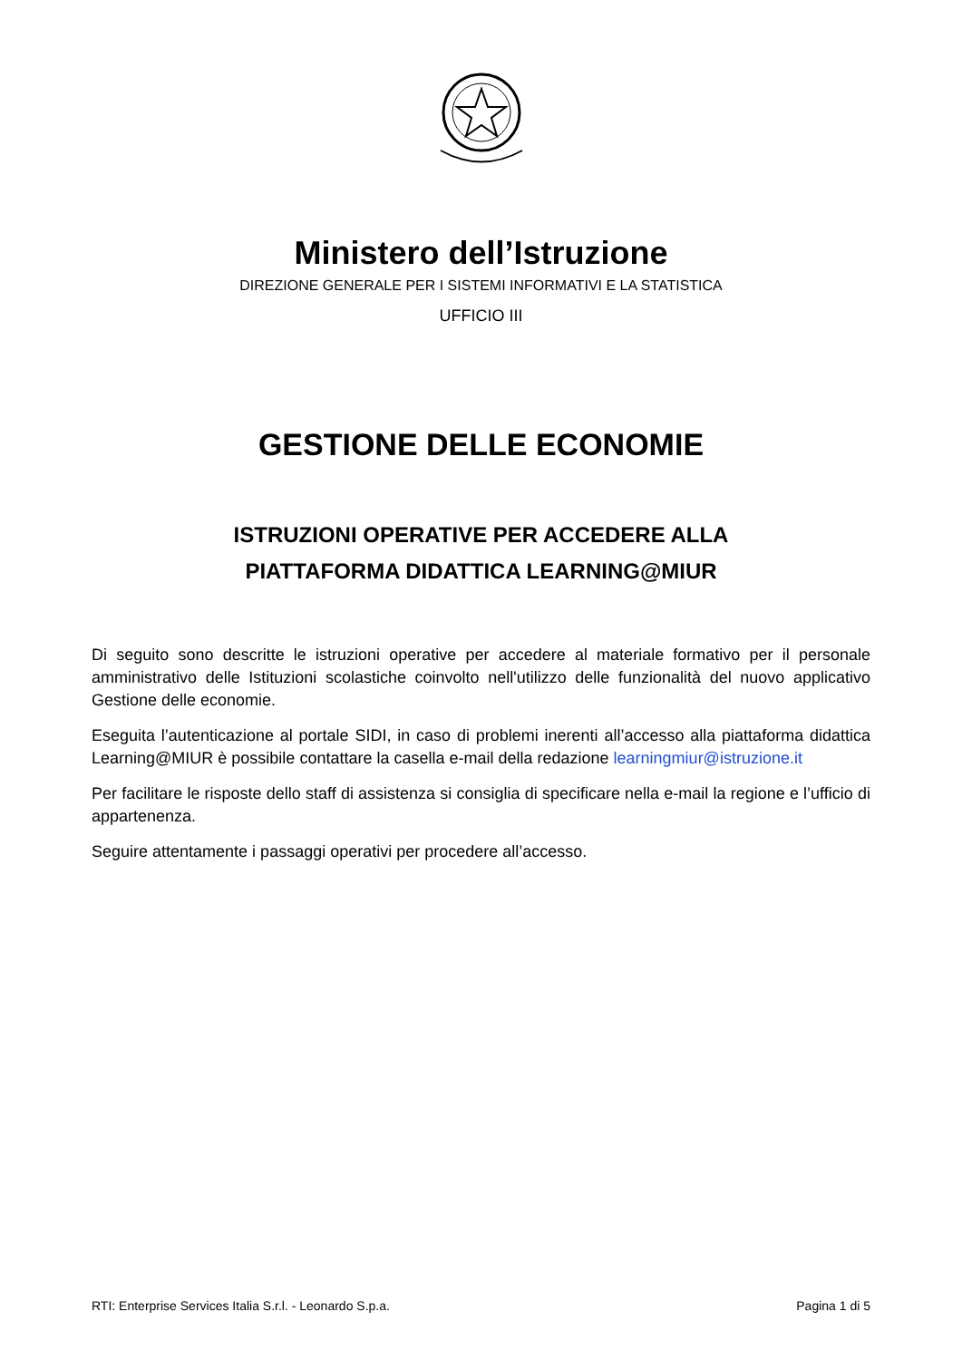Ministero dell’Istruzione
DIREZIONE GENERALE PER I SISTEMI INFORMATIVI E LA STATISTICA
UFFICIO III
GESTIONE DELLE ECONOMIE
ISTRUZIONI OPERATIVE PER ACCEDERE ALLA
PIATTAFORMA DIDATTICA LEARNING@MIUR
Di seguito sono descritte le istruzioni operative per accedere al materiale formativo per il personale amministrativo delle Istituzioni scolastiche coinvolto nell'utilizzo delle funzionalità del nuovo applicativo Gestione delle economie.
Eseguita l’autenticazione al portale SIDI, in caso di problemi inerenti all’accesso alla piattaforma didattica Learning@MIUR è possibile contattare la casella e-mail della redazione learningmiur@istruzione.it
Per facilitare le risposte dello staff di assistenza si consiglia di specificare nella e-mail la regione e l’ufficio di appartenenza.
Seguire attentamente i passaggi operativi per procedere all’accesso.
RTI: Enterprise Services Italia S.r.l. - Leonardo S.p.a. Pagina 1 di 5